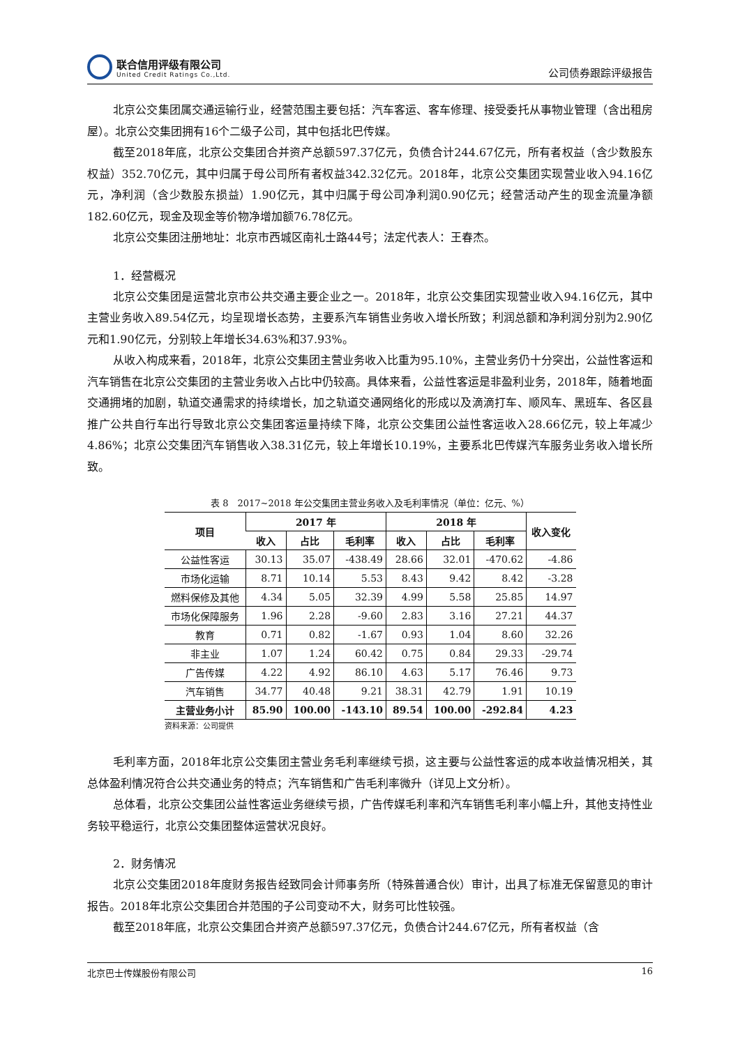联合信用评级有限公司
United Credit Ratings Co.,Ltd.
公司债券跟踪评级报告
北京公交集团属交通运输行业，经营范围主要包括：汽车客运、客车修理、接受委托从事物业管理（含出租房屋）。北京公交集团拥有16个二级子公司，其中包括北巴传媒。
截至2018年底，北京公交集团合并资产总额597.37亿元，负债合计244.67亿元，所有者权益（含少数股东权益）352.70亿元，其中归属于母公司所有者权益342.32亿元。2018年，北京公交集团实现营业收入94.16亿元，净利润（含少数股东损益）1.90亿元，其中归属于母公司净利润0.90亿元；经营活动产生的现金流量净额182.60亿元，现金及现金等价物净增加额76.78亿元。
北京公交集团注册地址：北京市西城区南礼士路44号；法定代表人：王春杰。
1．经营概况
北京公交集团是运营北京市公共交通主要企业之一。2018年，北京公交集团实现营业收入94.16亿元，其中主营业务收入89.54亿元，均呈现增长态势，主要系汽车销售业务收入增长所致；利润总额和净利润分别为2.90亿元和1.90亿元，分别较上年增长34.63%和37.93%。
从收入构成来看，2018年，北京公交集团主营业务收入比重为95.10%，主营业务仍十分突出，公益性客运和汽车销售在北京公交集团的主营业务收入占比中仍较高。具体来看，公益性客运是非盈利业务，2018年，随着地面交通拥堵的加剧，轨道交通需求的持续增长，加之轨道交通网络化的形成以及滴滴打车、顺风车、黑班车、各区县推广公共自行车出行导致北京公交集团客运量持续下降，北京公交集团公益性客运收入28.66亿元，较上年减少4.86%；北京公交集团汽车销售收入38.31亿元，较上年增长10.19%，主要系北巴传媒汽车服务业务收入增长所致。
表 8　2017~2018 年公交集团主营业务收入及毛利率情况（单位：亿元、%）
| 项目 | 2017 年 | | | 2018 年 | | | 收入变化 |
| --- | --- | --- | --- | --- | --- | --- | --- |
| | 收入 | 占比 | 毛利率 | 收入 | 占比 | 毛利率 | |
| 公益性客运 | 30.13 | 35.07 | -438.49 | 28.66 | 32.01 | -470.62 | -4.86 |
| 市场化运输 | 8.71 | 10.14 | 5.53 | 8.43 | 9.42 | 8.42 | -3.28 |
| 燃料保修及其他 | 4.34 | 5.05 | 32.39 | 4.99 | 5.58 | 25.85 | 14.97 |
| 市场化保障服务 | 1.96 | 2.28 | -9.60 | 2.83 | 3.16 | 27.21 | 44.37 |
| 教育 | 0.71 | 0.82 | -1.67 | 0.93 | 1.04 | 8.60 | 32.26 |
| 非主业 | 1.07 | 1.24 | 60.42 | 0.75 | 0.84 | 29.33 | -29.74 |
| 广告传媒 | 4.22 | 4.92 | 86.10 | 4.63 | 5.17 | 76.46 | 9.73 |
| 汽车销售 | 34.77 | 40.48 | 9.21 | 38.31 | 42.79 | 1.91 | 10.19 |
| 主营业务小计 | 85.90 | 100.00 | -143.10 | 89.54 | 100.00 | -292.84 | 4.23 |
资料来源：公司提供
毛利率方面，2018年北京公交集团主营业务毛利率继续亏损，这主要与公益性客运的成本收益情况相关，其总体盈利情况符合公共交通业务的特点；汽车销售和广告毛利率微升（详见上文分析）。
总体看，北京公交集团公益性客运业务继续亏损，广告传媒毛利率和汽车销售毛利率小幅上升，其他支持性业务较平稳运行，北京公交集团整体运营状况良好。
2．财务情况
北京公交集团2018年度财务报告经致同会计师事务所（特殊普通合伙）审计，出具了标准无保留意见的审计报告。2018年北京公交集团合并范围的子公司变动不大，财务可比性较强。
截至2018年底，北京公交集团合并资产总额597.37亿元，负债合计244.67亿元，所有者权益（含
北京巴士传媒股份有限公司 16